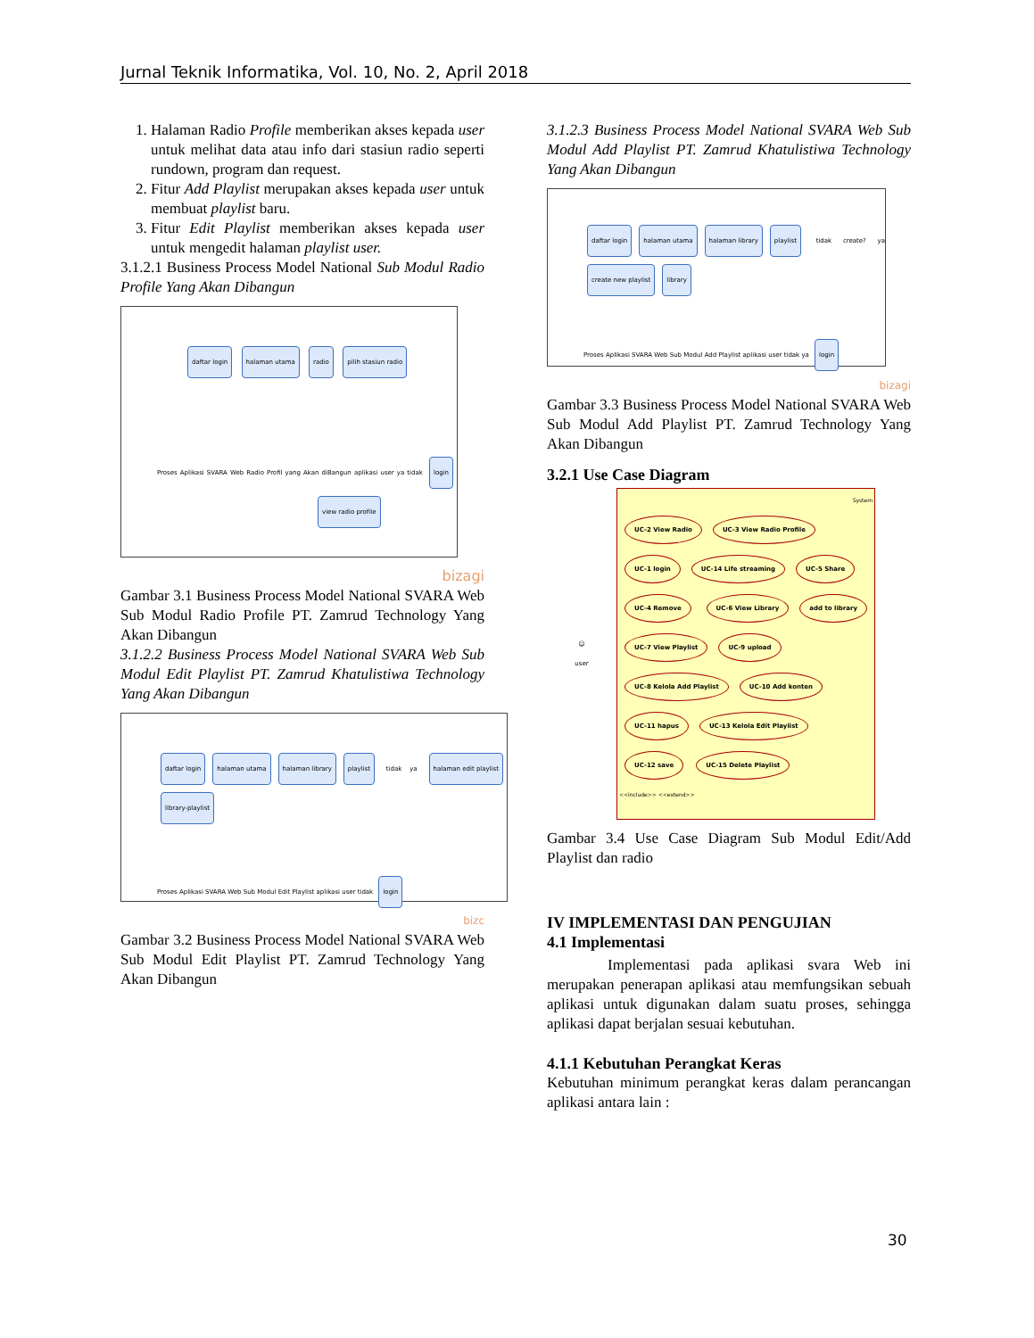Jurnal Teknik Informatika, Vol. 10, No. 2, April 2018
1. Halaman Radio Profile memberikan akses kepada user untuk melihat data atau info dari stasiun radio seperti rundown, program dan request.
2. Fitur Add Playlist merupakan akses kepada user untuk membuat playlist baru.
3. Fitur Edit Playlist memberikan akses kepada user untuk mengedit halaman playlist user.
3.1.2.1 Business Process Model National Sub Modul Radio Profile Yang Akan Dibangun
daftar login halaman utama radio pilih stasiun radio
Proses Aplikasi SVARA Web Radio Profil yang Akan diBangun aplikasi user ya tidak login view radio profile
bizagi
Gambar 3.1 Business Process Model National SVARA Web Sub Modul Radio Profile PT. Zamrud Technology Yang Akan Dibangun
3.1.2.2 Business Process Model National SVARA Web Sub Modul Edit Playlist PT. Zamrud Khatulistiwa Technology Yang Akan Dibangun
daftar login halaman utama halaman library playlist tidak ya halaman edit playlist library-playlist
Proses Aplikasi SVARA Web Sub Modul Edit Playlist aplikasi user tidak login
bizc
Gambar 3.2 Business Process Model National SVARA Web Sub Modul Edit Playlist PT. Zamrud Technology Yang Akan Dibangun
3.1.2.3 Business Process Model National SVARA Web Sub Modul Add Playlist PT. Zamrud Khatulistiwa Technology Yang Akan Dibangun
daftar login halaman utama halaman library playlist tidak create? ya create new playlist library
Proses Aplikasi SVARA Web Sub Modul Add Playlist aplikasi user tidak ya login
bizagi
Gambar 3.3 Business Process Model National SVARA Web Sub Modul Add Playlist PT. Zamrud Technology Yang Akan Dibangun
3.2.1 Use Case Diagram
☺
user
System
UC-2 View Radio UC-3 View Radio Profile UC-1 login UC-14 Life streaming UC-5 Share UC-4 Remove UC-6 View Library add to library UC-7 View Playlist UC-9 upload UC-8 Kelola Add Playlist UC-10 Add konten UC-11 hapus UC-13 Kelola Edit Playlist UC-12 save UC-15 Delete Playlist
<<include>> <<extend>>
Gambar 3.4 Use Case Diagram Sub Modul Edit/Add Playlist dan radio
IV IMPLEMENTASI DAN PENGUJIAN
4.1 Implementasi
Implementasi pada aplikasi svara Web ini merupakan penerapan aplikasi atau memfungsikan sebuah aplikasi untuk digunakan dalam suatu proses, sehingga aplikasi dapat berjalan sesuai kebutuhan.
4.1.1 Kebutuhan Perangkat Keras
Kebutuhan minimum perangkat keras dalam perancangan aplikasi antara lain :
30